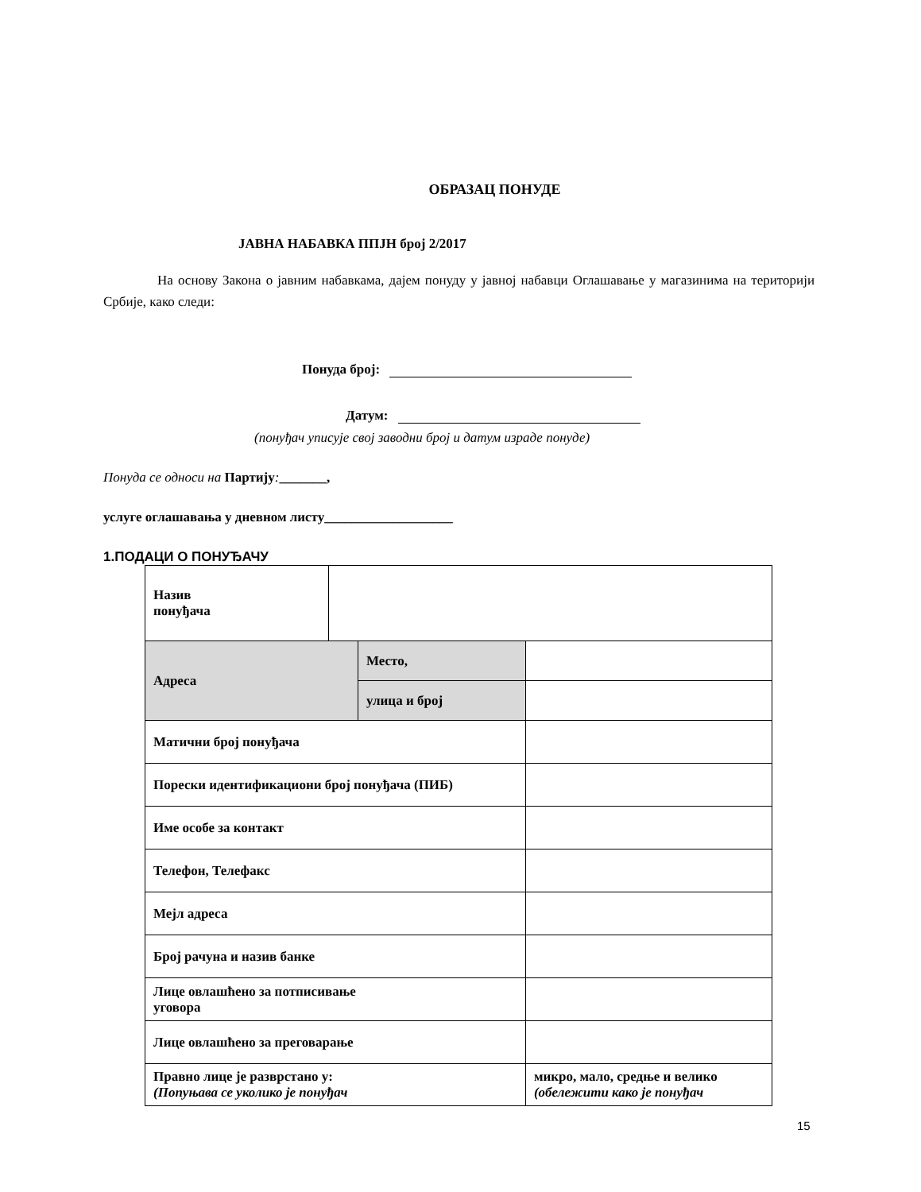ОБРАЗАЦ ПОНУДЕ
ЈАВНА НАБАВКА ППЈН број 2/2017
На основу Закона о јавним набавкама, дајем понуду у јавној набавци Оглашавање у магазинима на територији Србије, како следи:
Понуда број:
Датум:
(понуђач уписује свој заводни број и датум израде понуде)
Понуда се односи на Партију:_______,
услуге оглашавања у дневном листу___________________
1.ПОДАЦИ О ПОНУЂАЧУ
| Назив понуђача | | | |
| Адреса | | Место, | |
| | | улица и број | |
| Матични број понуђача | | | |
| Порески идентификациони број понуђача (ПИБ) | | | |
| Име особе за контакт | | | |
| Телефон, Телефакс | | | |
| Мејл адреса | | | |
| Број рачуна и назив банке | | | |
| Лице овлашћено за потписивање уговора | | | |
| Лице овлашћено за преговарање | | | |
| Правно лице је разврстано у: (Попуњава се уколико је понуђач | | | микро, мало, средње и велико (обележити како је понуђач |
15